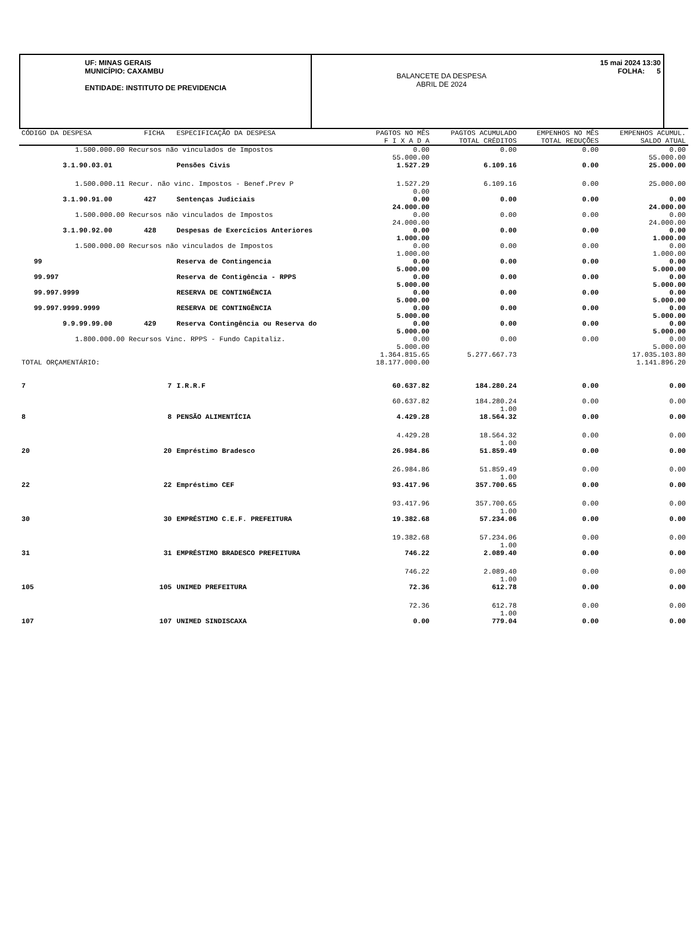UF: MINAS GERAIS
MUNICÍPIO: CAXAMBU
ENTIDADE: INSTITUTO DE PREVIDENCIA
BALANCETE DA DESPESA
ABRIL DE 2024
15 mai 2024 13:30
FOLHA: 5
| CÓDIGO DA DESPESA | FICHA | ESPECIFICAÇÃO DA DESPESA | PAGTOS NO MÊS F I X A D A | PAGTOS ACUMULADO TOTAL CRÉDITOS | EMPENHOS NO MÊS TOTAL REDUÇÕES | EMPENHOS ACUMUL. SALDO ATUAL |
| --- | --- | --- | --- | --- | --- | --- |
| 1.500.000.00 Recursos não vinculados de Impostos | | | 0.00 55.000.00 | 0.00 | 0.00 | 0.00 55.000.00 |
| 3.1.90.03.01 | | Pensões Civis | 1.527.29 | 6.109.16 | 0.00 | 25.000.00 |
| 1.500.000.11 Recur. não vinc. Impostos - Benef.Prev P | | | 1.527.29 0.00 | 6.109.16 | 0.00 | 25.000.00 |
| 3.1.90.91.00 | 427 | Sentenças Judiciais | 0.00 24.000.00 | 0.00 | 0.00 | 0.00 24.000.00 |
| 1.500.000.00 Recursos não vinculados de Impostos | | | 0.00 24.000.00 | 0.00 | 0.00 | 0.00 24.000.00 |
| 3.1.90.92.00 | 428 | Despesas de Exercícios Anteriores | 0.00 1.000.00 | 0.00 | 0.00 | 0.00 1.000.00 |
| 1.500.000.00 Recursos não vinculados de Impostos | | | 0.00 1.000.00 | 0.00 | 0.00 | 0.00 1.000.00 |
| 99 | | Reserva de Contingencia | 0.00 5.000.00 | 0.00 | 0.00 | 0.00 5.000.00 |
| 99.997 | | Reserva de Contigência - RPPS | 0.00 5.000.00 | 0.00 | 0.00 | 0.00 5.000.00 |
| 99.997.9999 | | RESERVA DE CONTINGÊNCIA | 0.00 5.000.00 | 0.00 | 0.00 | 0.00 5.000.00 |
| 99.997.9999.9999 | | RESERVA DE CONTINGÊNCIA | 0.00 5.000.00 | 0.00 | 0.00 | 0.00 5.000.00 |
| 9.9.99.99.00 | 429 | Reserva Contingência ou Reserva do | 0.00 5.000.00 | 0.00 | 0.00 | 0.00 5.000.00 |
| 1.800.000.00 Recursos Vinc. RPPS - Fundo Capitaliz. | | | 0.00 5.000.00 | 0.00 | 0.00 | 0.00 5.000.00 |
| TOTAL ORÇAMENTÁRIO: | | | 1.364.815.65 18.177.000.00 | 5.277.667.73 | | 17.035.103.80 1.141.896.20 |
| 7 | 7 | I.R.R.F | 60.637.82 | 184.280.24 | 0.00 | 0.00 |
| | | | 60.637.82 | 184.280.24 1.00 | 0.00 | 0.00 |
| 8 | 8 | PENSÃO ALIMENTÍCIA | 4.429.28 | 18.564.32 | 0.00 | 0.00 |
| | | | 4.429.28 | 18.564.32 1.00 | 0.00 | 0.00 |
| 20 | 20 | Empréstimo Bradesco | 26.984.86 | 51.859.49 | 0.00 | 0.00 |
| | | | 26.984.86 | 51.859.49 1.00 | 0.00 | 0.00 |
| 22 | 22 | Empréstimo CEF | 93.417.96 | 357.700.65 | 0.00 | 0.00 |
| | | | 93.417.96 | 357.700.65 1.00 | 0.00 | 0.00 |
| 30 | 30 | EMPRÉSTIMO C.E.F. PREFEITURA | 19.382.68 | 57.234.06 | 0.00 | 0.00 |
| | | | 19.382.68 | 57.234.06 1.00 | 0.00 | 0.00 |
| 31 | 31 | EMPRÉSTIMO BRADESCO PREFEITURA | 746.22 | 2.089.40 | 0.00 | 0.00 |
| | | | 746.22 | 2.089.40 1.00 | 0.00 | 0.00 |
| 105 | 105 | UNIMED PREFEITURA | 72.36 | 612.78 | 0.00 | 0.00 |
| | | | 72.36 | 612.78 1.00 | 0.00 | 0.00 |
| 107 | 107 | UNIMED SINDISCAXA | 0.00 | 779.04 | 0.00 | 0.00 |